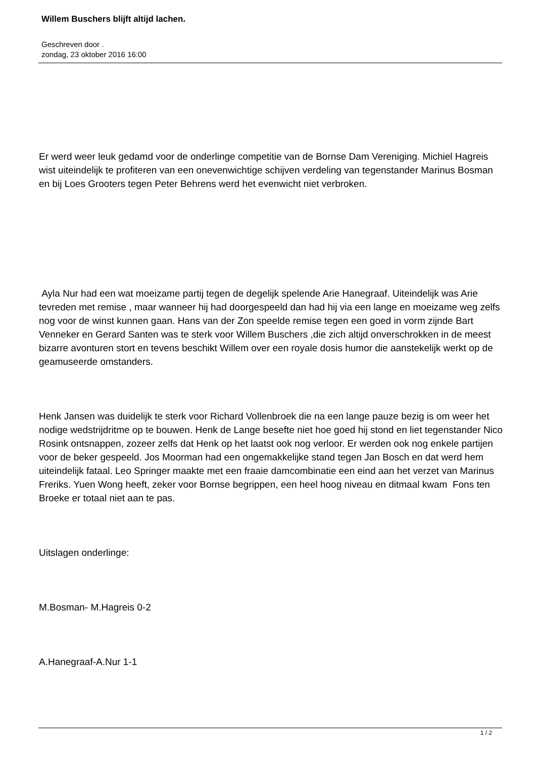Willem Buschers blijft altijd lachen.
Geschreven door .
zondag, 23 oktober 2016 16:00
Er werd weer leuk gedamd voor de onderlinge competitie van de Bornse Dam Vereniging. Michiel Hagreis wist uiteindelijk te profiteren van een onevenwichtige schijven verdeling van tegenstander Marinus Bosman en bij Loes Grooters tegen Peter Behrens werd het evenwicht niet verbroken.
Ayla Nur had een wat moeizame partij tegen de degelijk spelende Arie Hanegraaf. Uiteindelijk was Arie tevreden met remise , maar wanneer hij had doorgespeeld dan had hij via een lange en moeizame weg zelfs nog voor de winst kunnen gaan. Hans van der Zon speelde remise tegen een goed in vorm zijnde Bart Venneker en Gerard Santen was te sterk voor Willem Buschers ,die zich altijd onverschrokken in de meest bizarre avonturen stort en tevens beschikt Willem over een royale dosis humor die aanstekelijk werkt op de geamuseerde omstanders.
Henk Jansen was duidelijk te sterk voor Richard Vollenbroek die na een lange pauze bezig is om weer het nodige wedstrijdritme op te bouwen. Henk de Lange besefte niet hoe goed hij stond en liet tegenstander Nico Rosink ontsnappen, zozeer zelfs dat Henk op het laatst ook nog verloor. Er werden ook nog enkele partijen voor de beker gespeeld. Jos Moorman had een ongemakkelijke stand tegen Jan Bosch en dat werd hem uiteindelijk fataal. Leo Springer maakte met een fraaie damcombinatie een eind aan het verzet van Marinus Freriks. Yuen Wong heeft, zeker voor Bornse begrippen, een heel hoog niveau en ditmaal kwam Fons ten Broeke er totaal niet aan te pas.
Uitslagen onderlinge:
M.Bosman- M.Hagreis 0-2
A.Hanegraaf-A.Nur 1-1
1 / 2